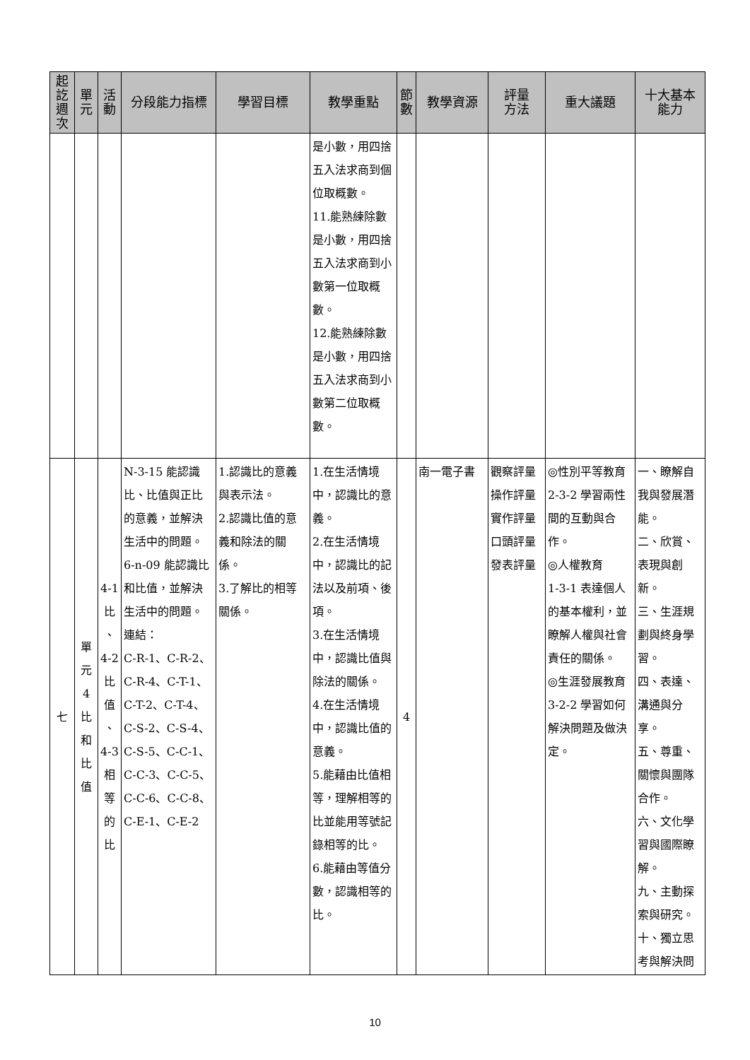| 起 訖 週 次 | 單 元 | 活 動 | 分段能力指標 | 學習目標 | 教學重點 | 節 數 | 教學資源 | 評量 方法 | 重大議題 | 十大基本 能力 |
| --- | --- | --- | --- | --- | --- | --- | --- | --- | --- | --- |
| | | | | | 是小數，用四捨五入法求商到個位取概數。 11.能熟練除數是小數，用四捨五入法求商到小數第一位取概數。 12.能熟練除數是小數，用四捨五入法求商到小數第二位取概數。 | | | | | |
| 七 | 單 元 4 比 和 比 值 | 4-1 比 、 4-2 比 值 、 4-3 相 等 的 比 | N-3-15 能認識比、比值與正比的意義，並解決生活中的問題。 6-n-09 能認識比和比值，並解決生活中的問題。 連結： C-R-1、C-R-2、C-R-4、C-T-1、C-T-2、C-T-4、C-S-2、C-S-4、C-S-5、C-C-1、C-C-3、C-C-5、C-C-6、C-C-8、C-E-1、C-E-2 | 1.認識比的意義與表示法。 2.認識比值的意義和除法的關係。 3.了解比的相等關係。 | 1.在生活情境中，認識比的意義。 2.在生活情境中，認識比的記法以及前項、後項。 3.在生活情境中，認識比值與除法的關係。 4.在生活情境中，認識比值的意義。 5.能藉由比值相等，理解相等的比並能用等號記錄相等的比。 6.能藉由等值分數，認識相等的比。 | 4 | 南一電子書 | 觀察評量 操作評量 實作評量 口頭評量 發表評量 | ◎性別平等教育 2-3-2 學習兩性間的互動與合作。 ◎人權教育 1-3-1 表達個人的基本權利，並瞭解人權與社會責任的關係。 ◎生涯發展教育 3-2-2 學習如何解決問題及做決定。 | 一、瞭解自我與發展潛能。 二、欣賞、表現與創新。 三、生涯規劃與終身學習。 四、表達、溝通與分享。 五、尊重、關懷與團隊合作。 六、文化學習與國際瞭解。 九、主動探索與研究。 十、獨立思考與解決問 |
10